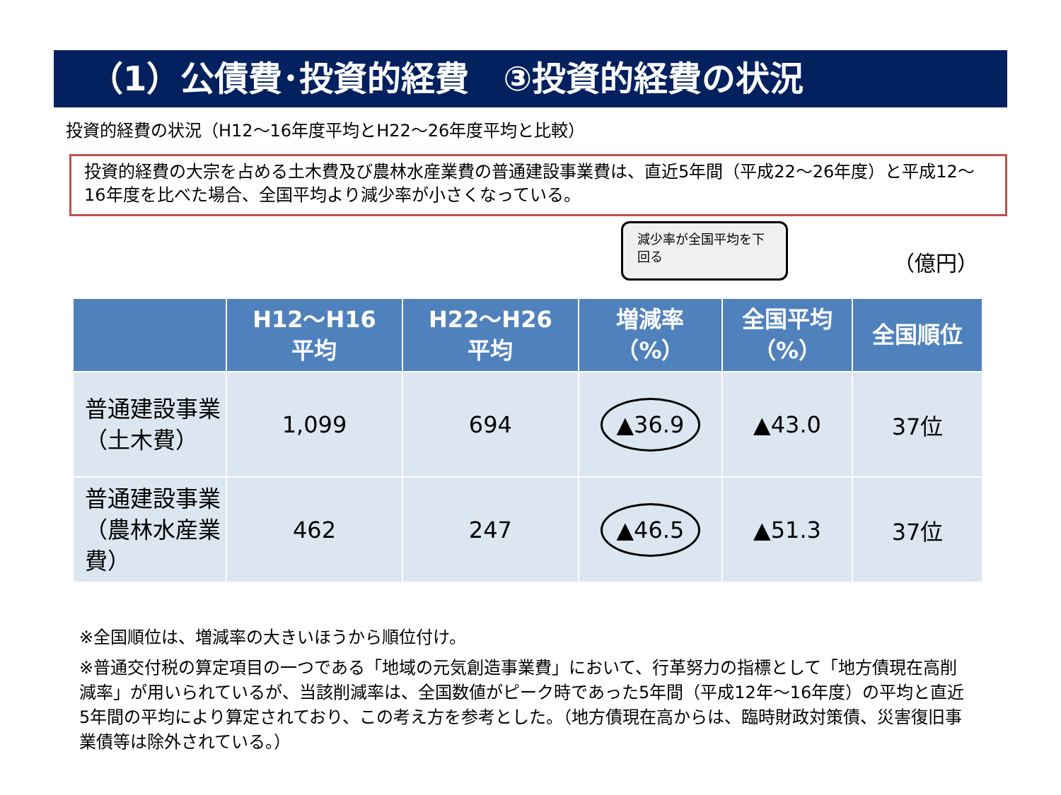（1）公債費･投資的経費　③投資的経費の状況
投資的経費の状況（H12～16年度平均とH22～26年度平均と比較）
投資的経費の大宗を占める土木費及び農林水産業費の普通建設事業費は、直近5年間（平成22～26年度）と平成12～16年度を比べた場合、全国平均より減少率が小さくなっている。
減少率が全国平均を下回る
（億円）
| | H12～H16 平均 | H22～H26 平均 | 増減率 （%） | 全国平均 （%） | 全国順位 |
| --- | --- | --- | --- | --- | --- |
| 普通建設事業（土木費） | 1,099 | 694 | ▲36.9 | ▲43.0 | 37位 |
| 普通建設事業（農林水産業費） | 462 | 247 | ▲46.5 | ▲51.3 | 37位 |
※全国順位は、増減率の大きいほうから順位付け。
※普通交付税の算定項目の一つである「地域の元気創造事業費」において、行革努力の指標として「地方債現在高削減率」が用いられているが、当該削減率は、全国数値がピーク時であった5年間（平成12年～16年度）の平均と直近5年間の平均により算定されており、この考え方を参考とした。（地方債現在高からは、臨時財政対策債、災害復旧事業債等は除外されている。）